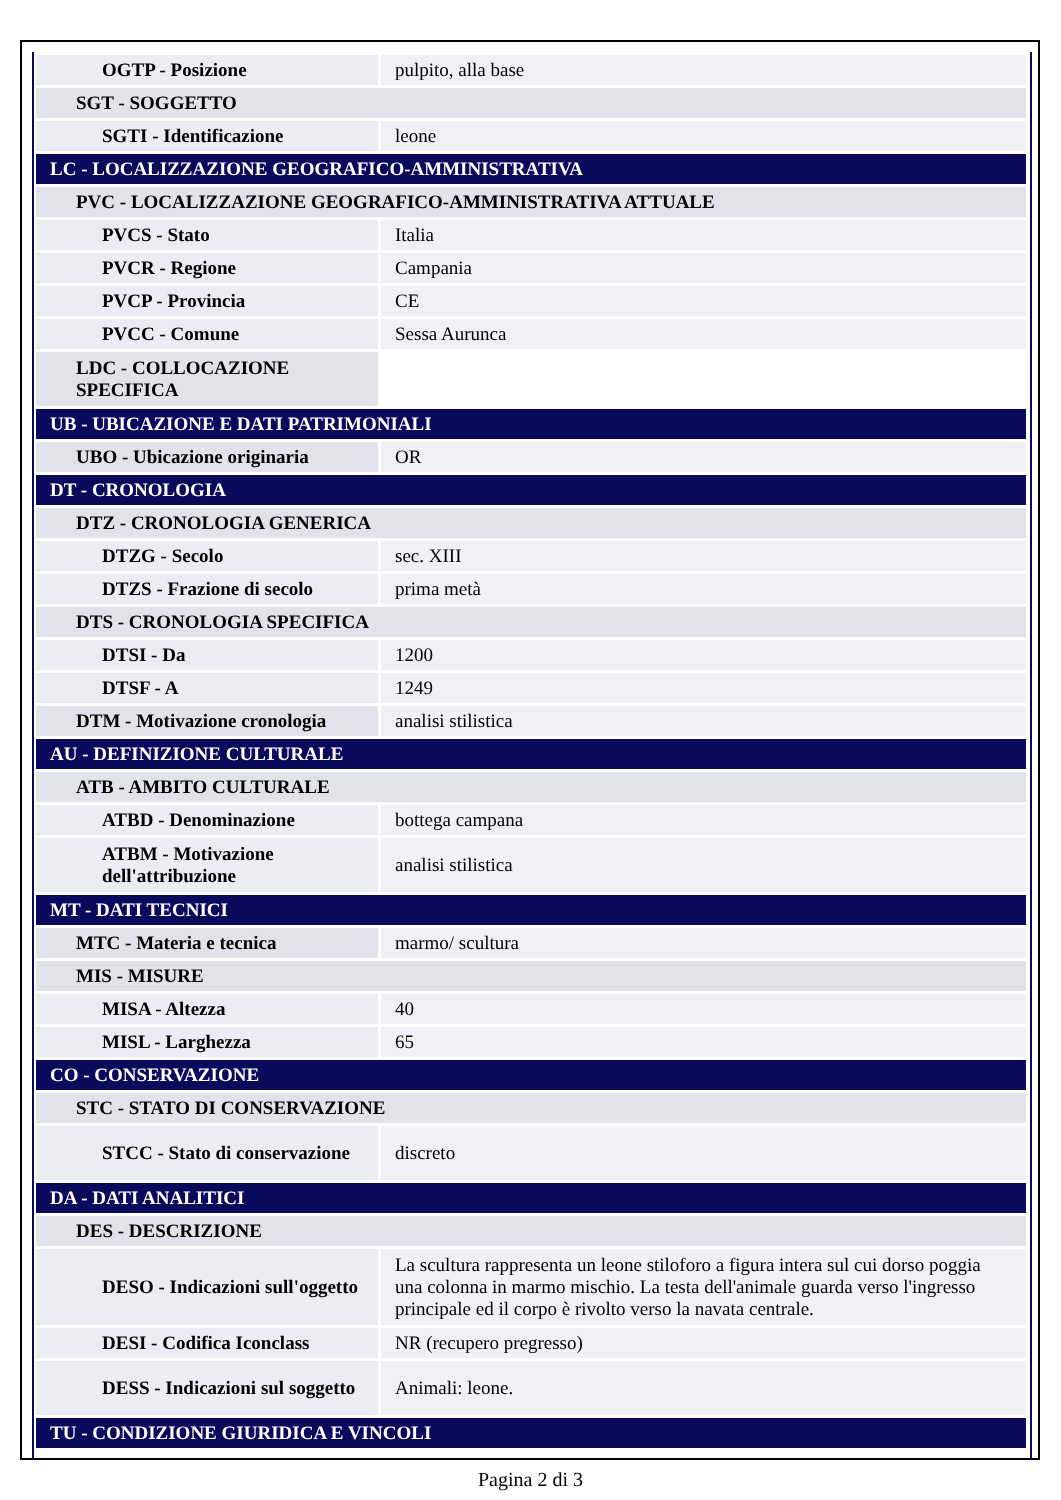| OGTP - Posizione | pulpito, alla base |
| SGT - SOGGETTO | |
| SGTI - Identificazione | leone |
| LC - LOCALIZZAZIONE GEOGRAFICO-AMMINISTRATIVA | |
| PVC - LOCALIZZAZIONE GEOGRAFICO-AMMINISTRATIVA ATTUALE | |
| PVCS - Stato | Italia |
| PVCR - Regione | Campania |
| PVCP - Provincia | CE |
| PVCC - Comune | Sessa Aurunca |
| LDC - COLLOCAZIONE SPECIFICA | |
| UB - UBICAZIONE E DATI PATRIMONIALI | |
| UBO - Ubicazione originaria | OR |
| DT - CRONOLOGIA | |
| DTZ - CRONOLOGIA GENERICA | |
| DTZG - Secolo | sec. XIII |
| DTZS - Frazione di secolo | prima metà |
| DTS - CRONOLOGIA SPECIFICA | |
| DTSI - Da | 1200 |
| DTSF - A | 1249 |
| DTM - Motivazione cronologia | analisi stilistica |
| AU - DEFINIZIONE CULTURALE | |
| ATB - AMBITO CULTURALE | |
| ATBD - Denominazione | bottega campana |
| ATBM - Motivazione dell'attribuzione | analisi stilistica |
| MT - DATI TECNICI | |
| MTC - Materia e tecnica | marmo/ scultura |
| MIS - MISURE | |
| MISA - Altezza | 40 |
| MISL - Larghezza | 65 |
| CO - CONSERVAZIONE | |
| STC - STATO DI CONSERVAZIONE | |
| STCC - Stato di conservazione | discreto |
| DA - DATI ANALITICI | |
| DES - DESCRIZIONE | |
| DESO - Indicazioni sull'oggetto | La scultura rappresenta un leone stiloforo a figura intera sul cui dorso poggia una colonna in marmo mischio. La testa dell'animale guarda verso l'ingresso principale ed il corpo è rivolto verso la navata centrale. |
| DESI - Codifica Iconclass | NR (recupero pregresso) |
| DESS - Indicazioni sul soggetto | Animali: leone. |
| TU - CONDIZIONE GIURIDICA E VINCOLI | |
Pagina 2 di 3